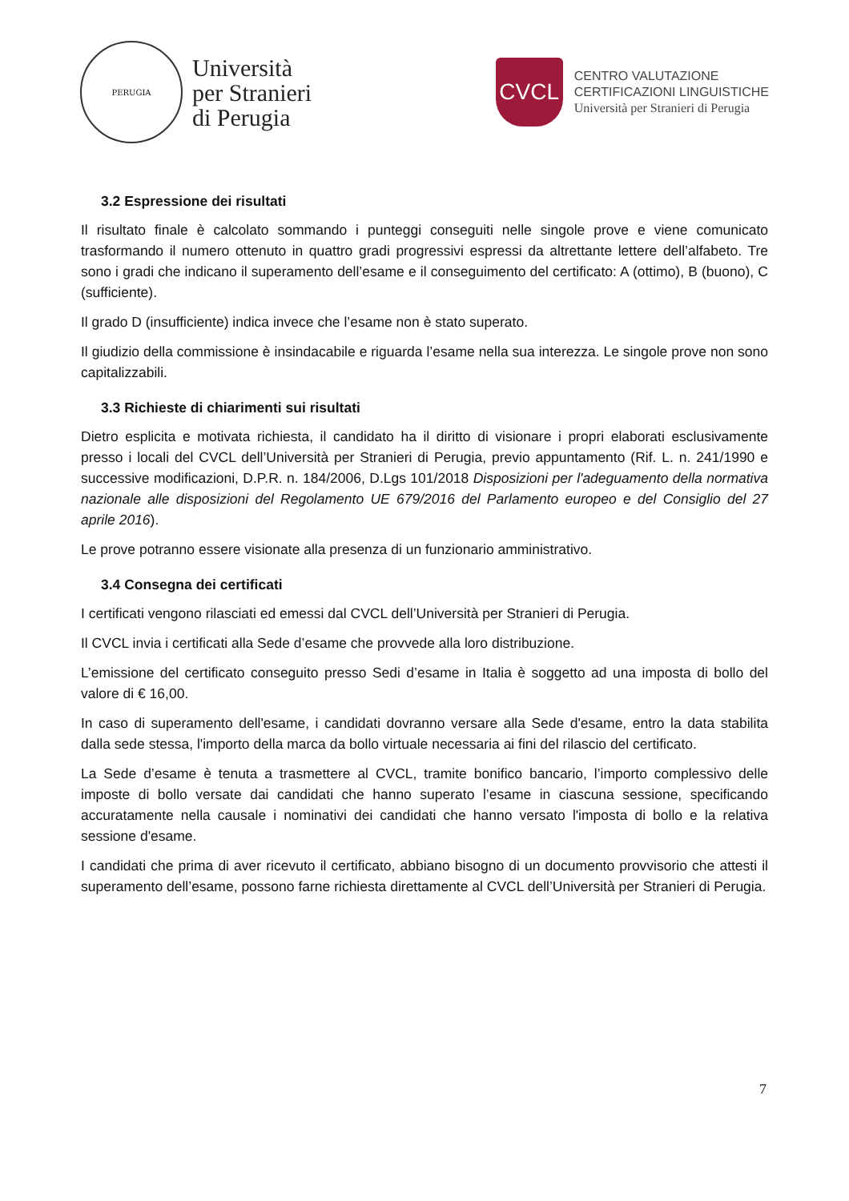PERUGIA
Università
per Stranieri
di Perugia
CVCL
CENTRO VALUTAZIONE
CERTIFICAZIONI LINGUISTICHE
Università per Stranieri di Perugia
3.2 Espressione dei risultati
Il risultato finale è calcolato sommando i punteggi conseguiti nelle singole prove e viene comunicato trasformando il numero ottenuto in quattro gradi progressivi espressi da altrettante lettere dell’alfabeto. Tre sono i gradi che indicano il superamento dell’esame e il conseguimento del certificato: A (ottimo), B (buono), C (sufficiente).
Il grado D (insufficiente) indica invece che l’esame non è stato superato.
Il giudizio della commissione è insindacabile e riguarda l’esame nella sua interezza. Le singole prove non sono capitalizzabili.
3.3 Richieste di chiarimenti sui risultati
Dietro esplicita e motivata richiesta, il candidato ha il diritto di visionare i propri elaborati esclusivamente presso i locali del CVCL dell’Università per Stranieri di Perugia, previo appuntamento (Rif. L. n. 241/1990 e successive modificazioni, D.P.R. n. 184/2006, D.Lgs 101/2018 Disposizioni per l'adeguamento della normativa nazionale alle disposizioni del Regolamento UE 679/2016 del Parlamento europeo e del Consiglio del 27 aprile 2016).
Le prove potranno essere visionate alla presenza di un funzionario amministrativo.
3.4 Consegna dei certificati
I certificati vengono rilasciati ed emessi dal CVCL dell’Università per Stranieri di Perugia.
Il CVCL invia i certificati alla Sede d’esame che provvede alla loro distribuzione.
L’emissione del certificato conseguito presso Sedi d’esame in Italia è soggetto ad una imposta di bollo del valore di € 16,00.
In caso di superamento dell'esame, i candidati dovranno versare alla Sede d'esame, entro la data stabilita dalla sede stessa, l'importo della marca da bollo virtuale necessaria ai fini del rilascio del certificato.
La Sede d’esame è tenuta a trasmettere al CVCL, tramite bonifico bancario, l’importo complessivo delle imposte di bollo versate dai candidati che hanno superato l’esame in ciascuna sessione, specificando accuratamente nella causale i nominativi dei candidati che hanno versato l'imposta di bollo e la relativa sessione d'esame.
I candidati che prima di aver ricevuto il certificato, abbiano bisogno di un documento provvisorio che attesti il superamento dell’esame, possono farne richiesta direttamente al CVCL dell’Università per Stranieri di Perugia.
7